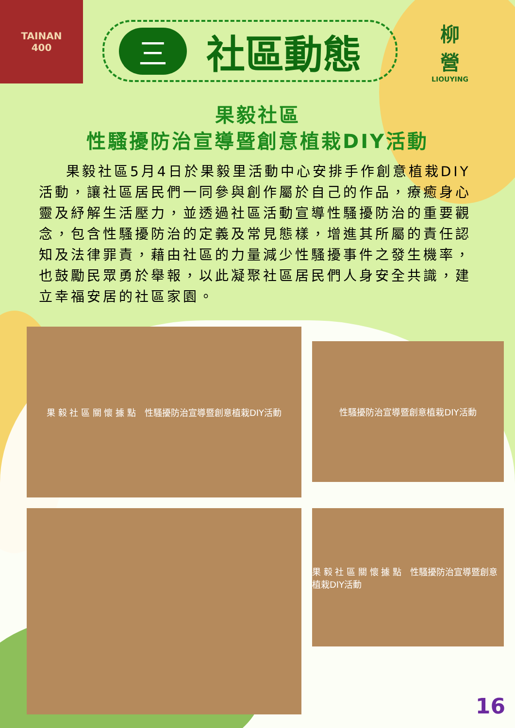TAINAN
400
三社區動態
柳
營
LIOUYING
果毅社區
性騷擾防治宣導暨創意植栽DIY活動
果毅社區5月4日於果毅里活動中心安排手作創意植栽DIY活動，讓社區居民們一同參與創作屬於自己的作品，療癒身心靈及紓解生活壓力，並透過社區活動宣導性騷擾防治的重要觀念，包含性騷擾防治的定義及常見態樣，增進其所屬的責任認知及法律罪責，藉由社區的力量減少性騷擾事件之發生機率，也鼓勵民眾勇於舉報，以此凝聚社區居民們人身安全共識，建立幸福安居的社區家園。
果 毅 社 區 關 懷 據 點　性騷擾防治宣導暨創意植栽DIY活動
性騷擾防治宣導暨創意植栽DIY活動
果 毅 社 區 關 懷 據 點　性騷擾防治宣導暨創意植栽DIY活動
16